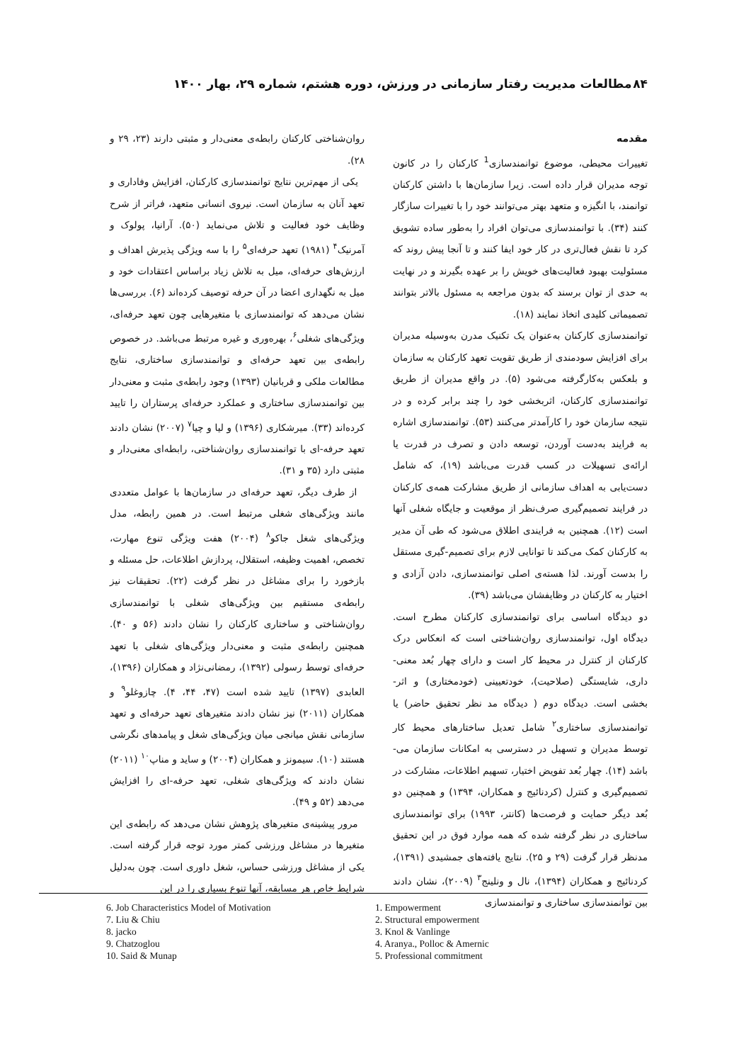۸۴ مطالعات مدیریت رفتار سازمانی در ورزش، دوره هشتم، شماره ۲۹، بهار ۱۴۰۰
مقدمه
تغییرات محیطی، موضوع توانمندسازی<sup>1</sup> کارکنان را در کانون توجه مدیران قرار داده است. زیرا سازمان‌ها با داشتن کارکنان توانمند، با انگیزه و متعهد بهتر می‌توانند خود را با تغییرات سازگار کنند (۳۴). با توانمندسازی می‌توان افراد را به‌طور ساده تشویق کرد تا نقش فعال‌تری در کار خود ایفا کنند و تا آنجا پیش روند که مسئولیت بهبود فعالیت‌های خویش را بر عهده بگیرند و در نهایت به حدی از توان برسند که بدون مراجعه به مسئول بالاتر بتوانند تصمیماتی کلیدی اتخاذ نمایند (۱۸).
توانمندسازی کارکنان به‌عنوان یک تکنیک مدرن به‌وسیله مدیران برای افزایش سودمندی از طریق تقویت تعهد کارکنان به سازمان و بلعکس به‌کارگرفته می‌شود (۵). در واقع مدیران از طریق توانمندسازی کارکنان، اثربخشی خود را چند برابر کرده و در نتیجه سازمان خود را کارآمدتر می‌کنند (۵۳). توانمندسازی اشاره به فرایند به‌دست آوردن، توسعه دادن و تصرف در قدرت یا ارائه‌ی تسهیلات در کسب قدرت می‌باشد (۱۹)، که شامل دست‌یابی به اهداف سازمانی از طریق مشارکت همه‌ی کارکنان در فرایند تصمیم‌گیری صرف‌نظر از موقعیت و جایگاه شغلی آنها است (۱۲). همچنین به فرایندی اطلاق می‌شود که طی آن مدیر به کارکنان کمک می‌کند تا توانایی لازم برای تصمیم-گیری مستقل را بدست آورند. لذا هسته‌ی اصلی توانمندسازی، دادن آزادی و اختیار به کارکنان در وظایفشان می‌باشد (۳۹).
دو دیدگاه اساسی برای توانمندسازی کارکنان مطرح است. دیدگاه اول، توانمندسازی روان‌شناختی است که انعکاس درک کارکنان از کنترل در محیط کار است و دارای چهار بُعد معنی-داری، شایستگی (صلاحیت)، خودتعیینی (خودمختاری) و اثر-بخشی است. دیدگاه دوم ( دیدگاه مد نظر تحقیق حاضر) یا توانمندسازی ساختاری<sup>۲</sup> شامل تعدیل ساختارهای محیط کار توسط مدیران و تسهیل در دسترسی به امکانات سازمان می-باشد (۱۴). چهار بُعد تفویض اختیار، تسهیم اطلاعات، مشارکت در تصمیم‌گیری و کنترل (کردنائیج و همکاران، ۱۳۹۴) و همچنین دو بُعد دیگر حمایت و فرصت‌ها (کانتر، ۱۹۹۳) برای توانمندسازی ساختاری در نظر گرفته شده که همه موارد فوق در این تحقیق مدنظر قرار گرفت (۲۹ و ۲۵). نتایج یافته‌های جمشیدی (۱۳۹۱)، کردنائیج و همکاران (۱۳۹۴)، نال و ونلینج<sup>۳</sup> (۲۰۰۹)، نشان دادند بین توانمندسازی ساختاری و توانمندسازی
روان‌شناختی کارکنان رابطه‌ی معنی‌دار و مثبتی دارند (۲۳، ۲۹ و ۲۸).
یکی از مهم‌ترین نتایج توانمندسازی کارکنان، افزایش وفاداری و تعهد آنان به سازمان است. نیروی انسانی متعهد، فراتر از شرح وظایف خود فعالیت و تلاش می‌نماید (۵۰). آرانیا، پولوک و آمرنیک<sup>۴</sup> (۱۹۸۱) تعهد حرفه‌ای<sup>۵</sup> را با سه ویژگی پذیرش اهداف و ارزش‌های حرفه‌ای، میل به تلاش زیاد براساس اعتقادات خود و میل به نگهداری اعضا در آن حرفه توصیف کرده‌اند (۶). بررسی‌ها نشان می‌دهد که توانمندسازی با متغیرهایی چون تعهد حرفه‌ای، ویژگی‌های شغلی<sup>۶</sup>، بهره‌وری و غیره مرتبط می‌باشد. در خصوص رابطه‌ی بین تعهد حرفه‌ای و توانمندسازی ساختاری، نتایج مطالعات ملکی و قربانیان (۱۳۹۳) وجود رابطه‌ی مثبت و معنی‌دار بین توانمندسازی ساختاری و عملکرد حرفه‌ای پرستاران را تایید کرده‌اند (۳۳). میرشکاری (۱۳۹۶) و لیا و چیا<sup>۷</sup> (۲۰۰۷) نشان دادند تعهد حرفه-ای با توانمندسازی روان‌شناختی، رابطه‌ای معنی‌دار و مثبتی دارد (۳۵ و ۳۱).
از طرف دیگر، تعهد حرفه‌ای در سازمان‌ها با عوامل متعددی مانند ویژگی‌های شغلی مرتبط است. در همین رابطه، مدل ویژگی‌های شغل جاکو<sup>۸</sup> (۲۰۰۴) هفت ویژگی تنوع مهارت، تخصص، اهمیت وظیفه، استقلال، پردازش اطلاعات، حل مسئله و بازخورد را برای مشاغل در نظر گرفت (۲۲). تحقیقات نیز رابطه‌ی مستقیم بین ویژگی‌های شغلی با توانمندسازی روان‌شناختی و ساختاری کارکنان را نشان دادند (۵۶ و ۴۰). همچنین رابطه‌ی مثبت و معنی‌دار ویژگی‌های شغلی با تعهد حرفه‌ای توسط رسولی (۱۳۹۲)، رمضانی‌نژاد و همکاران (۱۳۹۶)، العابدی (۱۳۹۷) تایید شده است (۴۷، ۴۴، ۴). چازوغلو<sup>۹</sup> و همکاران (۲۰۱۱) نیز نشان دادند متغیرهای تعهد حرفه‌ای و تعهد سازمانی نقش میانجی میان ویژگی‌های شغل و پیامدهای نگرشی هستند (۱۰). سیمونز و همکاران (۲۰۰۴) و ساید و مناپ<sup>۱۰</sup> (۲۰۱۱) نشان دادند که ویژگی‌های شغلی، تعهد حرفه-ای را افزایش می‌دهد (۵۲ و ۴۹).
مرور پیشینه‌ی متغیرهای پژوهش نشان می‌دهد که رابطه‌ی این متغیرها در مشاغل ورزشی کمتر مورد توجه قرار گرفته است. یکی از مشاغل ورزشی حساس، شغل داوری است. چون به‌دلیل شرایط خاص هر مسابقه، آنها تنوع بسیاری را در این
6. Job Characteristics Model of Motivation
7. Liu & Chiu
8. jacko
9. Chatzoglou
10. Said & Munap
1. Empowerment
2. Structural empowerment
3. Knol & Vanlinge
4. Aranya., Polloc & Amernic
5. Professional commitment